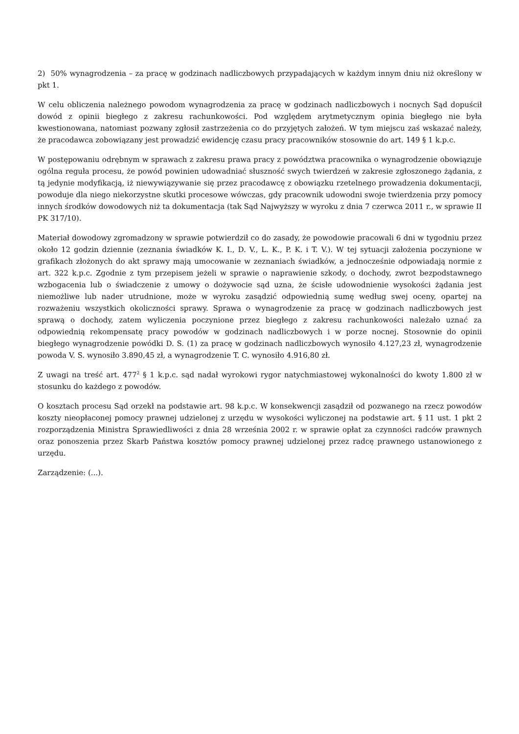2) 50% wynagrodzenia – za pracę w godzinach nadliczbowych przypadających w każdym innym dniu niż określony w pkt 1.
W celu obliczenia należnego powodom wynagrodzenia za pracę w godzinach nadliczbowych i nocnych Sąd dopuścił dowód z opinii biegłego z zakresu rachunkowości. Pod względem arytmetycznym opinia biegłego nie była kwestionowana, natomiast pozwany zgłosił zastrzeżenia co do przyjętych założeń. W tym miejscu zaś wskazać należy, że pracodawca zobowiązany jest prowadzić ewidencję czasu pracy pracowników stosownie do art. 149 § 1 k.p.c.
W postępowaniu odrębnym w sprawach z zakresu prawa pracy z powództwa pracownika o wynagrodzenie obowiązuje ogólna reguła procesu, że powód powinien udowadniać słuszność swych twierdzeń w zakresie zgłoszonego żądania, z tą jedynie modyfikacją, iż niewywiązywanie się przez pracodawcę z obowiązku rzetelnego prowadzenia dokumentacji, powoduje dla niego niekorzystne skutki procesowe wówczas, gdy pracownik udowodni swoje twierdzenia przy pomocy innych środków dowodowych niż ta dokumentacja (tak Sąd Najwyższy w wyroku z dnia 7 czerwca 2011 r., w sprawie II PK 317/10).
Materiał dowodowy zgromadzony w sprawie potwierdził co do zasady, że powodowie pracowali 6 dni w tygodniu przez około 12 godzin dziennie (zeznania świadków K. I., D. V., L. K., P. K. i T. V.). W tej sytuacji założenia poczynione w grafikach złożonych do akt sprawy mają umocowanie w zeznaniach świadków, a jednocześnie odpowiadają normie z art. 322 k.p.c. Zgodnie z tym przepisem jeżeli w sprawie o naprawienie szkody, o dochody, zwrot bezpodstawnego wzbogacenia lub o świadczenie z umowy o dożywocie sąd uzna, że ścisłe udowodnienie wysokości żądania jest niemożliwe lub nader utrudnione, może w wyroku zasądzić odpowiednią sumę według swej oceny, opartej na rozważeniu wszystkich okoliczności sprawy. Sprawa o wynagrodzenie za pracę w godzinach nadliczbowych jest sprawą o dochody, zatem wyliczenia poczynione przez biegłego z zakresu rachunkowości należało uznać za odpowiednią rekompensatę pracy powodów w godzinach nadliczbowych i w porze nocnej. Stosownie do opinii biegłego wynagrodzenie powódki D. S. (1) za pracę w godzinach nadliczbowych wynosiło 4.127,23 zł, wynagrodzenie powoda V. S. wynosiło 3.890,45 zł, a wynagrodzenie T. C. wynosiło 4.916,80 zł.
Z uwagi na treść art. 477<sup>2</sup> § 1 k.p.c. sąd nadał wyrokowi rygor natychmiastowej wykonalności do kwoty 1.800 zł w stosunku do każdego z powodów.
O kosztach procesu Sąd orzekł na podstawie art. 98 k.p.c. W konsekwencji zasądził od pozwanego na rzecz powodów koszty nieopłaconej pomocy prawnej udzielonej z urzędu w wysokości wyliczonej na podstawie art. § 11 ust. 1 pkt 2 rozporządzenia Ministra Sprawiedliwości z dnia 28 września 2002 r. w sprawie opłat za czynności radców prawnych oraz ponoszenia przez Skarb Państwa kosztów pomocy prawnej udzielonej przez radcę prawnego ustanowionego z urzędu.
Zarządzenie: (...).